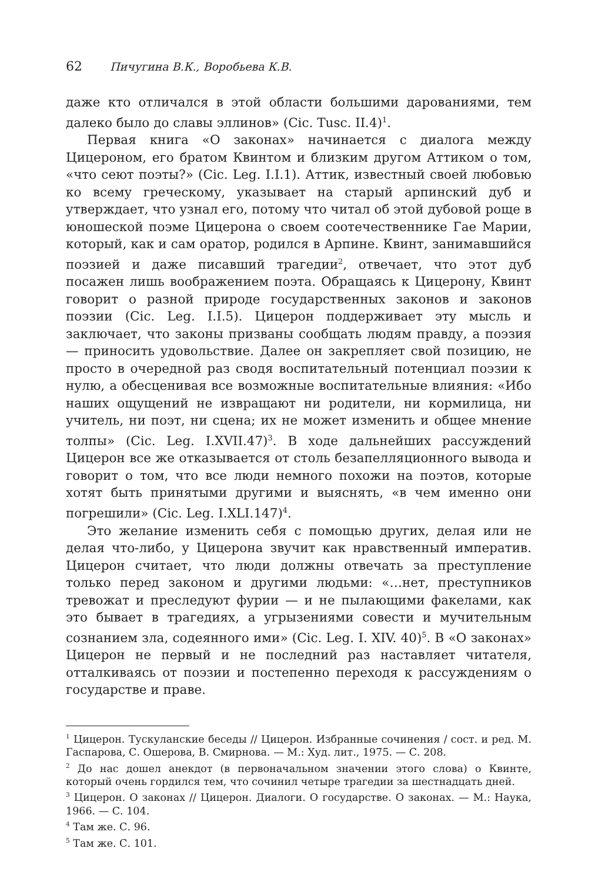62 Пичугина В.К., Воробьева К.В.
даже кто отличался в этой области большими дарованиями, тем далеко было до славы эллинов» (Cic. Tusc. II.4)<sup>1</sup>.
Первая книга «О законах» начинается с диалога между Цицероном, его братом Квинтом и близким другом Аттиком о том, «что сеют поэты?» (Cic. Leg. I.I.1). Аттик, известный своей любовью ко всему греческому, указывает на старый арпинский дуб и утверждает, что узнал его, потому что читал об этой дубовой роще в юношеской поэме Цицерона о своем соотечественнике Гае Марии, который, как и сам оратор, родился в Арпине. Квинт, занимавшийся поэзией и даже писавший трагедии<sup>2</sup>, отвечает, что этот дуб посажен лишь воображением поэта. Обращаясь к Цицерону, Квинт говорит о разной природе государственных законов и законов поэзии (Cic. Leg. I.I.5). Цицерон поддерживает эту мысль и заключает, что законы призваны сообщать людям правду, а поэзия — приносить удовольствие. Далее он закрепляет свой позицию, не просто в очередной раз сводя воспитательный потенциал поэзии к нулю, а обесценивая все возможные воспитательные влияния: «Ибо наших ощущений не извращают ни родители, ни кормилица, ни учитель, ни поэт, ни сцена; их не может изменить и общее мнение толпы» (Cic. Leg. I.XVII.47)<sup>3</sup>. В ходе дальнейших рассуждений Цицерон все же отказывается от столь безапелляционного вывода и говорит о том, что все люди немного похожи на поэтов, которые хотят быть принятыми другими и выяснять, «в чем именно они погрешили» (Cic. Leg. I.XLI.147)<sup>4</sup>.
Это желание изменить себя с помощью других, делая или не делая что-либо, у Цицерона звучит как нравственный императив. Цицерон считает, что люди должны отвечать за преступление только перед законом и другими людьми: «…нет, преступников тревожат и преследуют фурии — и не пылающими факелами, как это бывает в трагедиях, а угрызениями совести и мучительным сознанием зла, содеянного ими» (Cic. Leg. I. XIV. 40)<sup>5</sup>. В «О законах» Цицерон не первый и не последний раз наставляет читателя, отталкиваясь от поэзии и постепенно переходя к рассуждениям о государстве и праве.
<sup>1</sup> Цицерон. Тускуланские беседы // Цицерон. Избранные сочинения / сост. и ред. М. Гаспарова, С. Ошерова, В. Смирнова. — М.: Худ. лит., 1975. — С. 208.
<sup>2</sup> До нас дошел анекдот (в первоначальном значении этого слова) о Квинте, который очень гордился тем, что сочинил четыре трагедии за шестнадцать дней.
<sup>3</sup> Цицерон. О законах // Цицерон. Диалоги. О государстве. О законах. — М.: Наука, 1966. — С. 104.
<sup>4</sup> Там же. С. 96.
<sup>5</sup> Там же. С. 101.